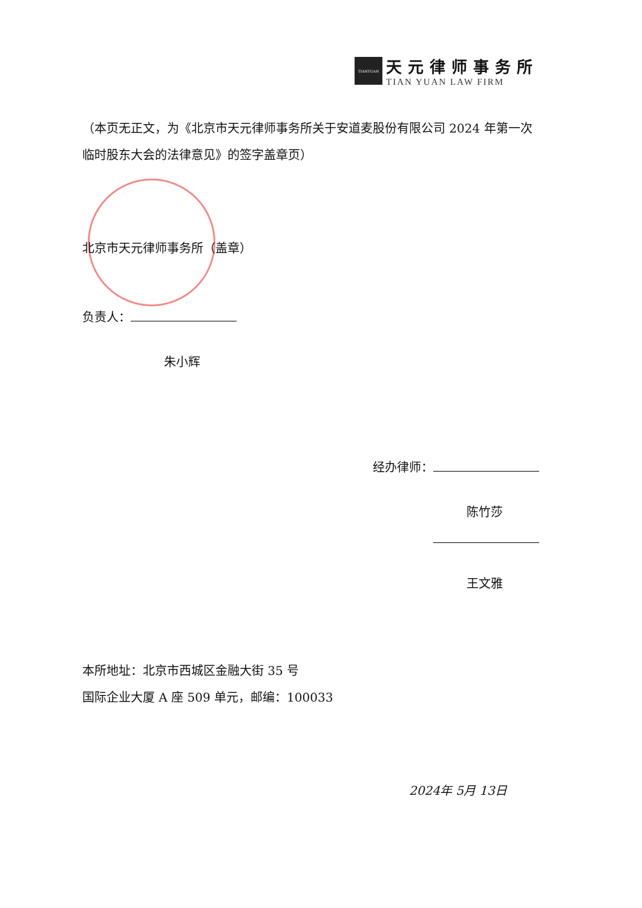TIANYUAN
天元律师事务所
TIAN YUAN LAW FIRM
（本页无正文，为《北京市天元律师事务所关于安道麦股份有限公司 2024 年第一次临时股东大会的法律意见》的签字盖章页）
北京市天元律师事务所（盖章）
负责人：
朱小辉
经办律师：
陈竹莎
王文雅
本所地址：北京市西城区金融大街 35 号
国际企业大厦 A 座 509 单元，邮编：100033
2024年 5月 13日